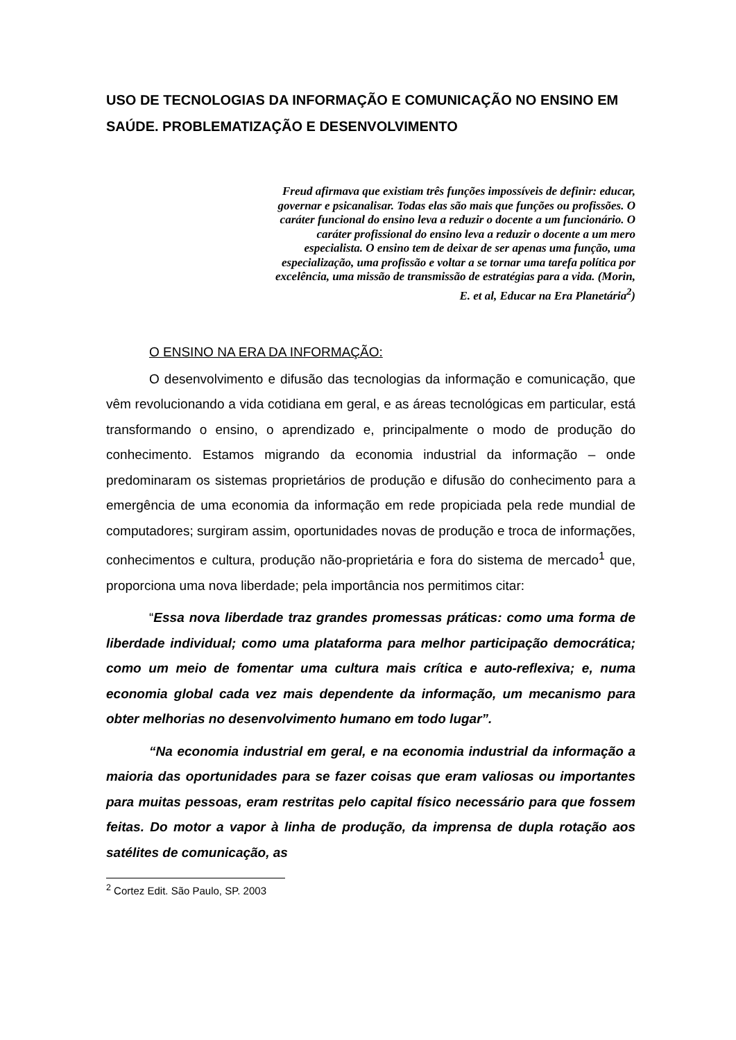USO DE TECNOLOGIAS DA INFORMAÇÃO E COMUNICAÇÃO NO ENSINO EM SAÚDE. PROBLEMATIZAÇÃO E DESENVOLVIMENTO
Freud afirmava que existiam três funções impossíveis de definir: educar, governar e psicanalisar. Todas elas são mais que funções ou profissões. O caráter funcional do ensino leva a reduzir o docente a um funcionário. O caráter profissional do ensino leva a reduzir o docente a um mero especialista. O ensino tem de deixar de ser apenas uma função, uma especialização, uma profissão e voltar a se tornar uma tarefa política por excelência, uma missão de transmissão de estratégias para a vida. (Morin, E. et al, Educar na Era Planetária<sup>2</sup>)
O ENSINO NA ERA DA INFORMAÇÃO:
O desenvolvimento e difusão das tecnologias da informação e comunicação, que vêm revolucionando a vida cotidiana em geral, e as áreas tecnológicas em particular, está transformando o ensino, o aprendizado e, principalmente o modo de produção do conhecimento. Estamos migrando da economia industrial da informação – onde predominaram os sistemas proprietários de produção e difusão do conhecimento para a emergência de uma economia da informação em rede propiciada pela rede mundial de computadores; surgiram assim, oportunidades novas de produção e troca de informações, conhecimentos e cultura, produção não-proprietária e fora do sistema de mercado<sup>1</sup> que, proporciona uma nova liberdade; pela importância nos permitimos citar:
“Essa nova liberdade traz grandes promessas práticas: como uma forma de liberdade individual; como uma plataforma para melhor participação democrática; como um meio de fomentar uma cultura mais crítica e auto-reflexiva; e, numa economia global cada vez mais dependente da informação, um mecanismo para obter melhorias no desenvolvimento humano em todo lugar”.
“Na economia industrial em geral, e na economia industrial da informação a maioria das oportunidades para se fazer coisas que eram valiosas ou importantes para muitas pessoas, eram restritas pelo capital físico necessário para que fossem feitas. Do motor a vapor à linha de produção, da imprensa de dupla rotação aos satélites de comunicação, as
<sup>2</sup> Cortez Edit. São Paulo, SP. 2003